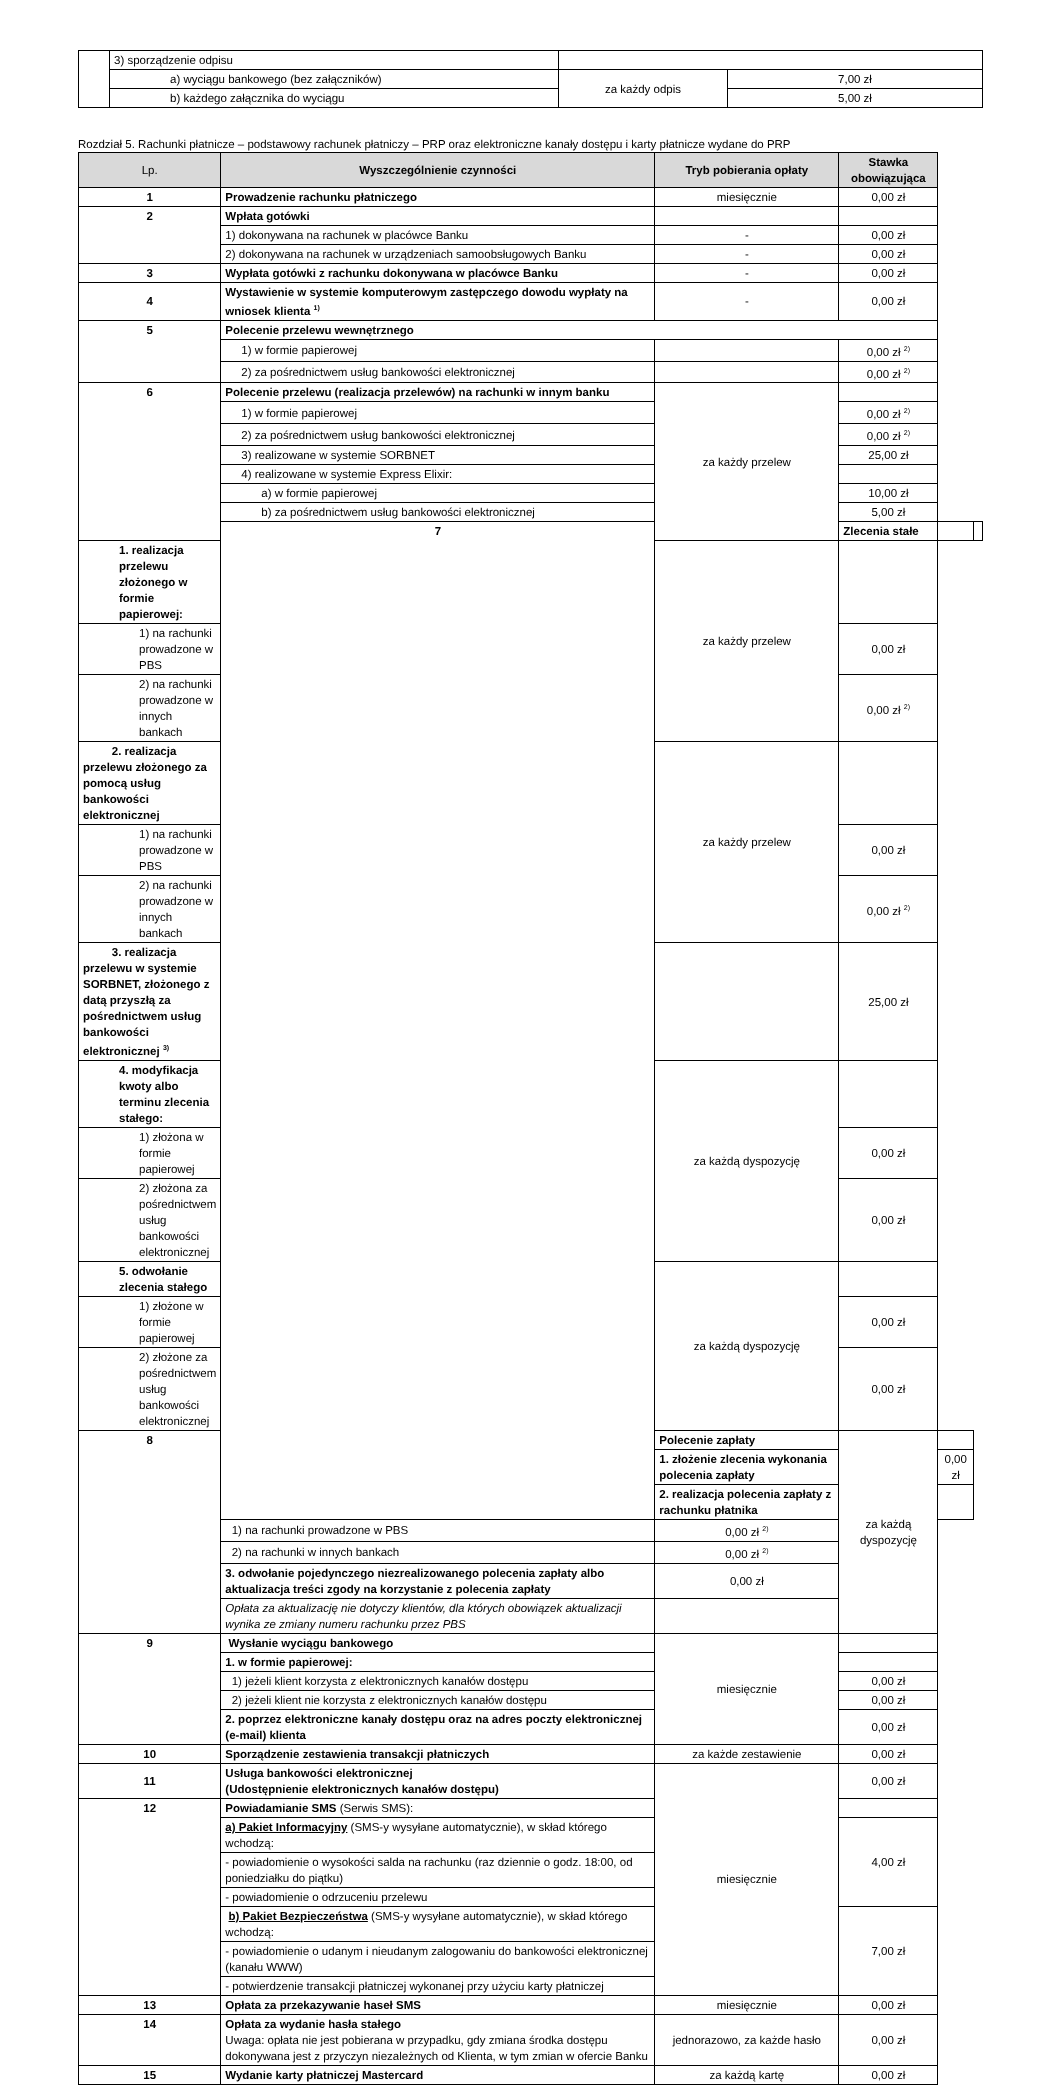| | 3) sporządzenie odpisu | | |
| | a) wyciągu bankowego (bez załączników) | za każdy odpis | 7,00 zł |
| | b) każdego załącznika do wyciągu | | 5,00 zł |
Rozdział 5. Rachunki płatnicze – podstawowy rachunek płatniczy – PRP oraz elektroniczne kanały dostępu i karty płatnicze wydane do PRP
| Lp. | Wyszczególnienie czynności | Tryb pobierania opłaty | Stawka obowiązująca | | |
| --- | --- | --- | --- | --- | --- |
| 1 | Prowadzenie rachunku płatniczego | miesięcznie | 0,00 zł | | |
| 2 | Wpłata gotówki | | | | |
| | 1) dokonywana na rachunek w placówce Banku | - | 0,00 zł | | |
| | 2) dokonywana na rachunek w urządzeniach samoobsługowych Banku | - | 0,00 zł | | |
| 3 | Wypłata gotówki z rachunku dokonywana w placówce Banku | - | 0,00 zł | | |
| 4 | Wystawienie w systemie komputerowym zastępczego dowodu wypłaty na wniosek klienta <sup>1)</sup> | - | 0,00 zł | | |
| 5 | Polecenie przelewu wewnętrznego | | | | |
| | 1) w formie papierowej | | 0,00 zł <sup>2)</sup> | | |
| | 2) za pośrednictwem usług bankowości elektronicznej | | 0,00 zł <sup>2)</sup> | | |
| 6 | Polecenie przelewu (realizacja przelewów) na rachunki w innym banku | za każdy przelew | | | |
| | 1) w formie papierowej | | 0,00 zł <sup>2)</sup> | | |
| | 2) za pośrednictwem usług bankowości elektronicznej | | 0,00 zł <sup>2)</sup> | | |
| | 3) realizowane w systemie SORBNET | | 25,00 zł | | |
| | 4) realizowane w systemie Express Elixir: | | | | |
| | a) w formie papierowej | | 10,00 zł | | |
| | b) za pośrednictwem usług bankowości elektronicznej | | 5,00 zł | | |
| | 7 | | Zlecenia stałe | | |
| 1. realizacja przelewu złożonego w formie papierowej: | | za każdy przelew | | | |
| 1) na rachunki prowadzone w PBS | | | 0,00 zł | | |
| 2) na rachunki prowadzone w innych bankach | | | 0,00 zł <sup>2)</sup> | | |
| 2. realizacja przelewu złożonego za pomocą usług bankowości elektronicznej | | za każdy przelew | | | |
| 1) na rachunki prowadzone w PBS | | | 0,00 zł | | |
| 2) na rachunki prowadzone w innych bankach | | | 0,00 zł <sup>2)</sup> | | |
| 3. realizacja przelewu w systemie SORBNET, złożonego z datą przyszłą za pośrednictwem usług bankowości elektronicznej <sup>3)</sup> | | | 25,00 zł | | |
| 4. modyfikacja kwoty albo terminu zlecenia stałego: | | za każdą dyspozycję | | | |
| 1) złożona w formie papierowej | | | 0,00 zł | | |
| 2) złożona za pośrednictwem usług bankowości elektronicznej | | | 0,00 zł | | |
| 5. odwołanie zlecenia stałego | | za każdą dyspozycję | | | |
| 1) złożone w formie papierowej | | | 0,00 zł | | |
| 2) złożone za pośrednictwem usług bankowości elektronicznej | | | 0,00 zł | | |
| 8 | | Polecenie zapłaty | za każdą dyspozycję | | |
| | | 1. złożenie zlecenia wykonania polecenia zapłaty | | 0,00 zł | |
| | | 2. realizacja polecenia zapłaty z rachunku płatnika | | | |
| | 1) na rachunki prowadzone w PBS | 0,00 zł <sup>2)</sup> | | | |
| | 2) na rachunki w innych bankach | 0,00 zł <sup>2)</sup> | | | |
| | 3. odwołanie pojedynczego niezrealizowanego polecenia zapłaty albo aktualizacja treści zgody na korzystanie z polecenia zapłaty | 0,00 zł | | | |
| | Opłata za aktualizację nie dotyczy klientów, dla których obowiązek aktualizacji wynika ze zmiany numeru rachunku przez PBS | | | | |
| 9 | Wysłanie wyciągu bankowego | miesięcznie | | | |
| | 1. w formie papierowej: | | | | |
| | 1) jeżeli klient korzysta z elektronicznych kanałów dostępu | | 0,00 zł | | |
| | 2) jeżeli klient nie korzysta z elektronicznych kanałów dostępu | | 0,00 zł | | |
| | 2. poprzez elektroniczne kanały dostępu oraz na adres poczty elektronicznej (e-mail) klienta | | 0,00 zł | | |
| 10 | Sporządzenie zestawienia transakcji płatniczych | za każde zestawienie | 0,00 zł | | |
| 11 | Usługa bankowości elektronicznej (Udostępnienie elektronicznych kanałów dostępu) | miesięcznie | 0,00 zł | | |
| 12 | Powiadamianie SMS (Serwis SMS): | | | | |
| | a) Pakiet Informacyjny (SMS-y wysyłane automatycznie), w skład którego wchodzą: | | 4,00 zł | | |
| | - powiadomienie o wysokości salda na rachunku (raz dziennie o godz. 18:00, od poniedziałku do piątku) | | | | |
| | - powiadomienie o odrzuceniu przelewu | | | | |
| | b) Pakiet Bezpieczeństwa (SMS-y wysyłane automatycznie), w skład którego wchodzą: | | 7,00 zł | | |
| | - powiadomienie o udanym i nieudanym zalogowaniu do bankowości elektronicznej (kanału WWW) | | | | |
| | - potwierdzenie transakcji płatniczej wykonanej przy użyciu karty płatniczej | | | | |
| 13 | Opłata za przekazywanie haseł SMS | miesięcznie | 0,00 zł | | |
| 14 | Opłata za wydanie hasła stałego Uwaga: opłata nie jest pobierana w przypadku, gdy zmiana środka dostępu dokonywana jest z przyczyn niezależnych od Klienta, w tym zmian w ofercie Banku | jednorazowo, za każde hasło | 0,00 zł | | |
| 15 | Wydanie karty płatniczej Mastercard | za każdą kartę | 0,00 zł | | |